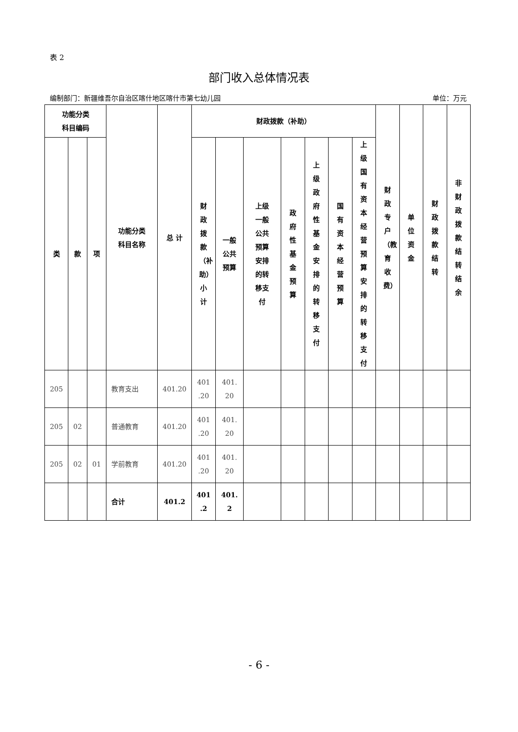表 2
部门收入总体情况表
编制部门：新疆维吾尔自治区喀什地区喀什市第七幼儿园 单位：万元
| 功能分类 科目编码 | | | 功能分类 科目名称 | 总 计 | 财政拨款（补助） | | | | | | | 财政专户（教育收费） | 单位资金 | 财政拨款结转 | 非财政拨款结转结余 |
| --- | --- | --- | --- | --- | --- | --- | --- | --- | --- | --- | --- | --- | --- | --- | --- |
| 类 | 款 | 项 | | | 财政拨款（补助）小计 | 一般 公共 预算 | 上级 一般 公共 预算 安排 的转 移支 付 | 政府性基金预算 | 上级政府性基金安排的转移支付 | 国有资本经营预算 | 上级国有资本经营预算安排的转移支付 | | | | |
| 205 | | | 教育支出 | 401.20 | 401 .20 | 401. 20 | | | | | | | | | |
| 205 | 02 | | 普通教育 | 401.20 | 401 .20 | 401. 20 | | | | | | | | | |
| 205 | 02 | 01 | 学前教育 | 401.20 | 401 .20 | 401. 20 | | | | | | | | | |
| | | | 合计 | 401.2 | 401 .2 | 401. 2 | | | | | | | | | |
- 6 -